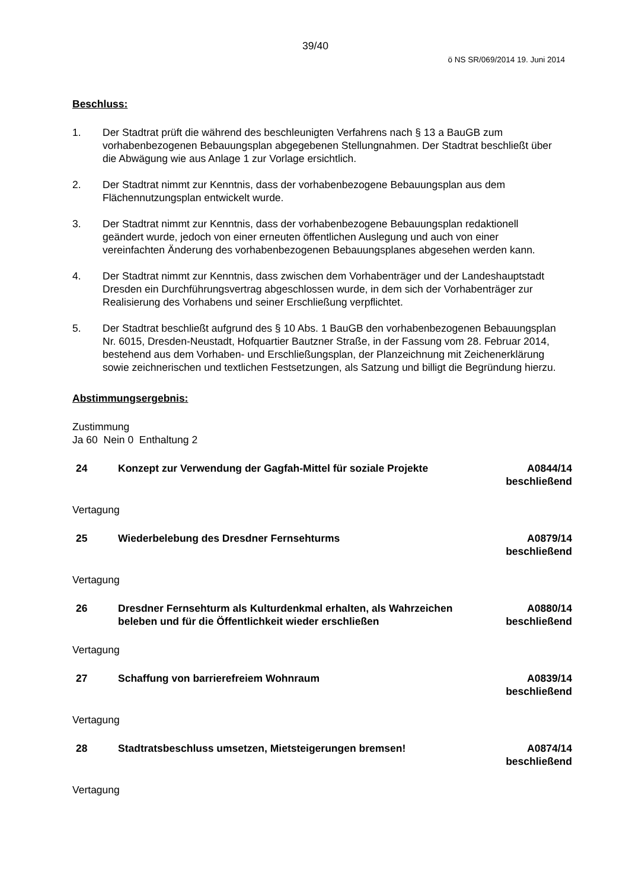39/40
ö NS SR/069/2014 19. Juni 2014
Beschluss:
1. Der Stadtrat prüft die während des beschleunigten Verfahrens nach § 13 a BauGB zum vorhabenbezogenen Bebauungsplan abgegebenen Stellungnahmen. Der Stadtrat beschließt über die Abwägung wie aus Anlage 1 zur Vorlage ersichtlich.
2. Der Stadtrat nimmt zur Kenntnis, dass der vorhabenbezogene Bebauungsplan aus dem Flächennutzungsplan entwickelt wurde.
3. Der Stadtrat nimmt zur Kenntnis, dass der vorhabenbezogene Bebauungsplan redaktionell geändert wurde, jedoch von einer erneuten öffentlichen Auslegung und auch von einer vereinfachten Änderung des vorhabenbezogenen Bebauungsplanes abgesehen werden kann.
4. Der Stadtrat nimmt zur Kenntnis, dass zwischen dem Vorhabenträger und der Landeshauptstadt Dresden ein Durchführungsvertrag abgeschlossen wurde, in dem sich der Vorhabenträger zur Realisierung des Vorhabens und seiner Erschließung verpflichtet.
5. Der Stadtrat beschließt aufgrund des § 10 Abs. 1 BauGB den vorhabenbezogenen Bebauungsplan Nr. 6015, Dresden-Neustadt, Hofquartier Bautzner Straße, in der Fassung vom 28. Februar 2014, bestehend aus dem Vorhaben- und Erschließungsplan, der Planzeichnung mit Zeichenerklärung sowie zeichnerischen und textlichen Festsetzungen, als Satzung und billigt die Begründung hierzu.
Abstimmungsergebnis:
Zustimmung
Ja 60 Nein 0 Enthaltung 2
24 Konzept zur Verwendung der Gagfah-Mittel für soziale Projekte A0844/14
beschließend
Vertagung
25 Wiederbelebung des Dresdner Fernsehturms A0879/14
beschließend
Vertagung
26 Dresdner Fernsehturm als Kulturdenkmal erhalten, als Wahrzeichen beleben und für die Öffentlichkeit wieder erschließen A0880/14
beschließend
Vertagung
27 Schaffung von barrierefreiem Wohnraum A0839/14
beschließend
Vertagung
28 Stadtratsbeschluss umsetzen, Mietsteigerungen bremsen! A0874/14
beschließend
Vertagung